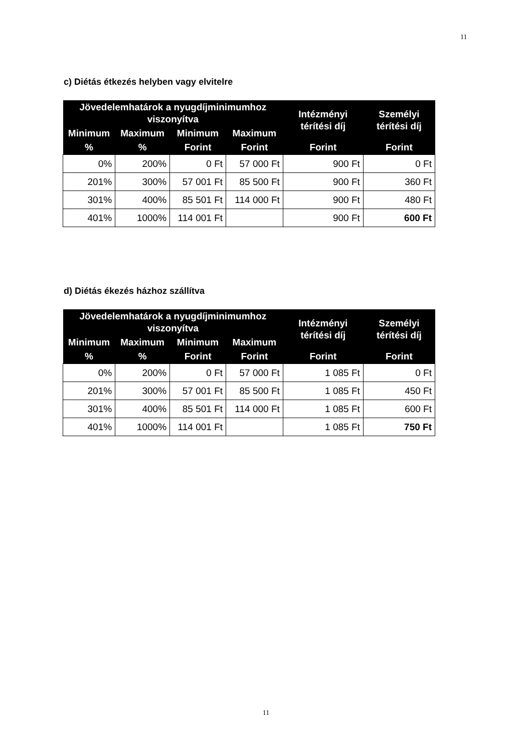11
c) Diétás étkezés helyben vagy elvitelre
| Jövedelemhatárok a nyugdíjminimumhoz viszonyítva | | | | Intézményi térítési díj | Személyi térítési díj |
| --- | --- | --- | --- | --- | --- |
| Minimum | Maximum | Minimum | Maximum | | |
| % | % | Forint | Forint | Forint | Forint |
| 0% | 200% | 0 Ft | 57 000 Ft | 900 Ft | 0 Ft |
| 201% | 300% | 57 001 Ft | 85 500 Ft | 900 Ft | 360 Ft |
| 301% | 400% | 85 501 Ft | 114 000 Ft | 900 Ft | 480 Ft |
| 401% | 1000% | 114 001 Ft | | 900 Ft | 600 Ft |
d) Diétás ékezés házhoz szállítva
| Jövedelemhatárok a nyugdíjminimumhoz viszonyítva | | | | Intézményi térítési díj | Személyi térítési díj |
| --- | --- | --- | --- | --- | --- |
| Minimum | Maximum | Minimum | Maximum | | |
| % | % | Forint | Forint | Forint | Forint |
| 0% | 200% | 0 Ft | 57 000 Ft | 1 085 Ft | 0 Ft |
| 201% | 300% | 57 001 Ft | 85 500 Ft | 1 085 Ft | 450 Ft |
| 301% | 400% | 85 501 Ft | 114 000 Ft | 1 085 Ft | 600 Ft |
| 401% | 1000% | 114 001 Ft | | 1 085 Ft | 750 Ft |
11